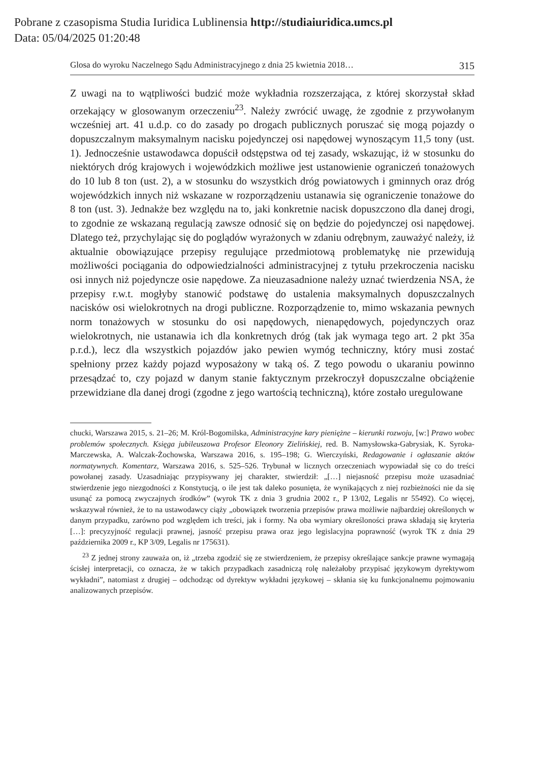Pobrane z czasopisma Studia Iuridica Lublinensia http://studiaiuridica.umcs.pl
Data: 05/04/2025 01:20:48
Glosa do wyroku Naczelnego Sądu Administracyjnego z dnia 25 kwietnia 2018… 315
Z uwagi na to wątpliwości budzić może wykładnia rozszerzająca, z której skorzystał skład orzekający w glosowanym orzeczeniu<sup>23</sup>. Należy zwrócić uwagę, że zgodnie z przywołanym wcześniej art. 41 u.d.p. co do zasady po drogach publicznych poruszać się mogą pojazdy o dopuszczalnym maksymalnym nacisku pojedynczej osi napędowej wynoszącym 11,5 tony (ust. 1). Jednocześnie ustawodawca dopuścił odstępstwa od tej zasady, wskazując, iż w stosunku do niektórych dróg krajowych i wojewódzkich możliwe jest ustanowienie ograniczeń tonażowych do 10 lub 8 ton (ust. 2), a w stosunku do wszystkich dróg powiatowych i gminnych oraz dróg wojewódzkich innych niż wskazane w rozporządzeniu ustanawia się ograniczenie tonażowe do 8 ton (ust. 3). Jednakże bez względu na to, jaki konkretnie nacisk dopuszczono dla danej drogi, to zgodnie ze wskazaną regulacją zawsze odnosić się on będzie do pojedynczej osi napędowej. Dlatego też, przychylając się do poglądów wyrażonych w zdaniu odrębnym, zauważyć należy, iż aktualnie obowiązujące przepisy regulujące przedmiotową problematykę nie przewidują możliwości pociągania do odpowiedzialności administracyjnej z tytułu przekroczenia nacisku osi innych niż pojedyncze osie napędowe. Za nieuzasadnione należy uznać twierdzenia NSA, że przepisy r.w.t. mogłyby stanowić podstawę do ustalenia maksymalnych dopuszczalnych nacisków osi wielokrotnych na drogi publiczne. Rozporządzenie to, mimo wskazania pewnych norm tonażowych w stosunku do osi napędowych, nienapędowych, pojedynczych oraz wielokrotnych, nie ustanawia ich dla konkretnych dróg (tak jak wymaga tego art. 2 pkt 35a p.r.d.), lecz dla wszystkich pojazdów jako pewien wymóg techniczny, który musi zostać spełniony przez każdy pojazd wyposażony w taką oś. Z tego powodu o ukaraniu powinno przesądzać to, czy pojazd w danym stanie faktycznym przekroczył dopuszczalne obciążenie przewidziane dla danej drogi (zgodne z jego wartością techniczną), które zostało uregulowane
chucki, Warszawa 2015, s. 21–26; M. Król-Bogomilska, Administracyjne kary pieniężne – kierunki rozwoju, [w:] Prawo wobec problemów społecznych. Księga jubileuszowa Profesor Eleonory Zielińskiej, red. B. Namysłowska-Gabrysiak, K. Syroka-Marczewska, A. Walczak-Żochowska, Warszawa 2016, s. 195–198; G. Wierczyński, Redagowanie i ogłaszanie aktów normatywnych. Komentarz, Warszawa 2016, s. 525–526. Trybunał w licznych orzeczeniach wypowiadał się co do treści powołanej zasady. Uzasadniając przypisywany jej charakter, stwierdził: „[…] niejasność przepisu może uzasadniać stwierdzenie jego niezgodności z Konstytucją, o ile jest tak daleko posunięta, że wynikających z niej rozbieżności nie da się usunąć za pomocą zwyczajnych środków” (wyrok TK z dnia 3 grudnia 2002 r., P 13/02, Legalis nr 55492). Co więcej, wskazywał również, że to na ustawodawcy ciąży „obowiązek tworzenia przepisów prawa możliwie najbardziej określonych w danym przypadku, zarówno pod względem ich treści, jak i formy. Na oba wymiary określoności prawa składają się kryteria […]: precyzyjność regulacji prawnej, jasność przepisu prawa oraz jego legislacyjna poprawność (wyrok TK z dnia 29 października 2009 r., KP 3/09, Legalis nr 175631).
<sup>23</sup> Z jednej strony zauważa on, iż „trzeba zgodzić się ze stwierdzeniem, że przepisy określające sankcje prawne wymagają ścisłej interpretacji, co oznacza, że w takich przypadkach zasadniczą rolę należałoby przypisać językowym dyrektywom wykładni”, natomiast z drugiej – odchodząc od dyrektyw wykładni językowej – skłania się ku funkcjonalnemu pojmowaniu analizowanych przepisów.